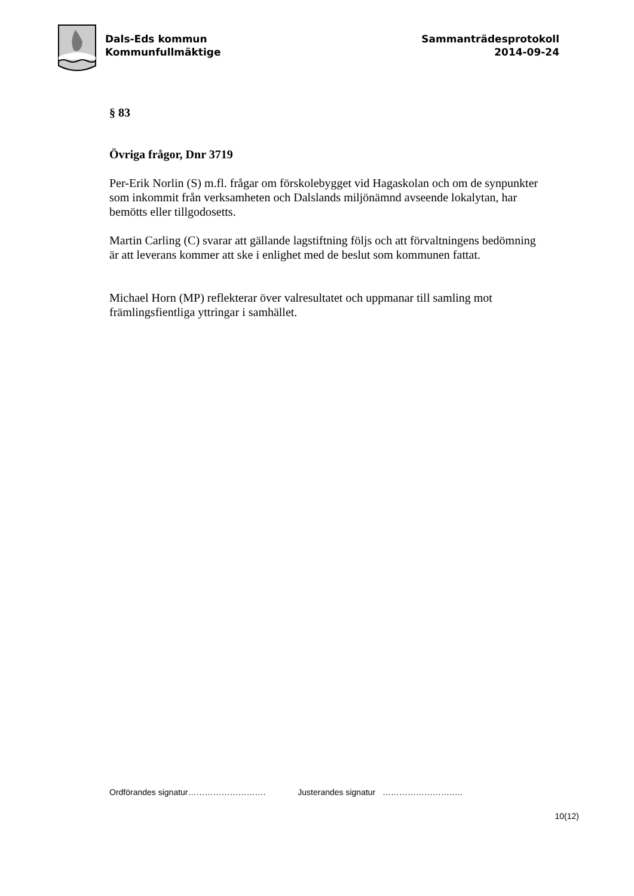Dals-Eds kommun
Kommunfullmäktige
Sammanträdesprotokoll
2014-09-24
§ 83
Övriga frågor, Dnr 3719
Per-Erik Norlin (S) m.fl. frågar om förskolebygget vid Hagaskolan och om de synpunkter som inkommit från verksamheten och Dalslands miljönämnd avseende lokalytan, har bemötts eller tillgodosetts.
Martin Carling (C) svarar att gällande lagstiftning följs och att förvaltningens bedömning är att leverans kommer att ske i enlighet med de beslut som kommunen fattat.
Michael Horn (MP) reflekterar över valresultatet och uppmanar till samling mot främlingsfientliga yttringar i samhället.
Ordförandes signatur………………………. Justerandes signatur ………………………..
10(12)